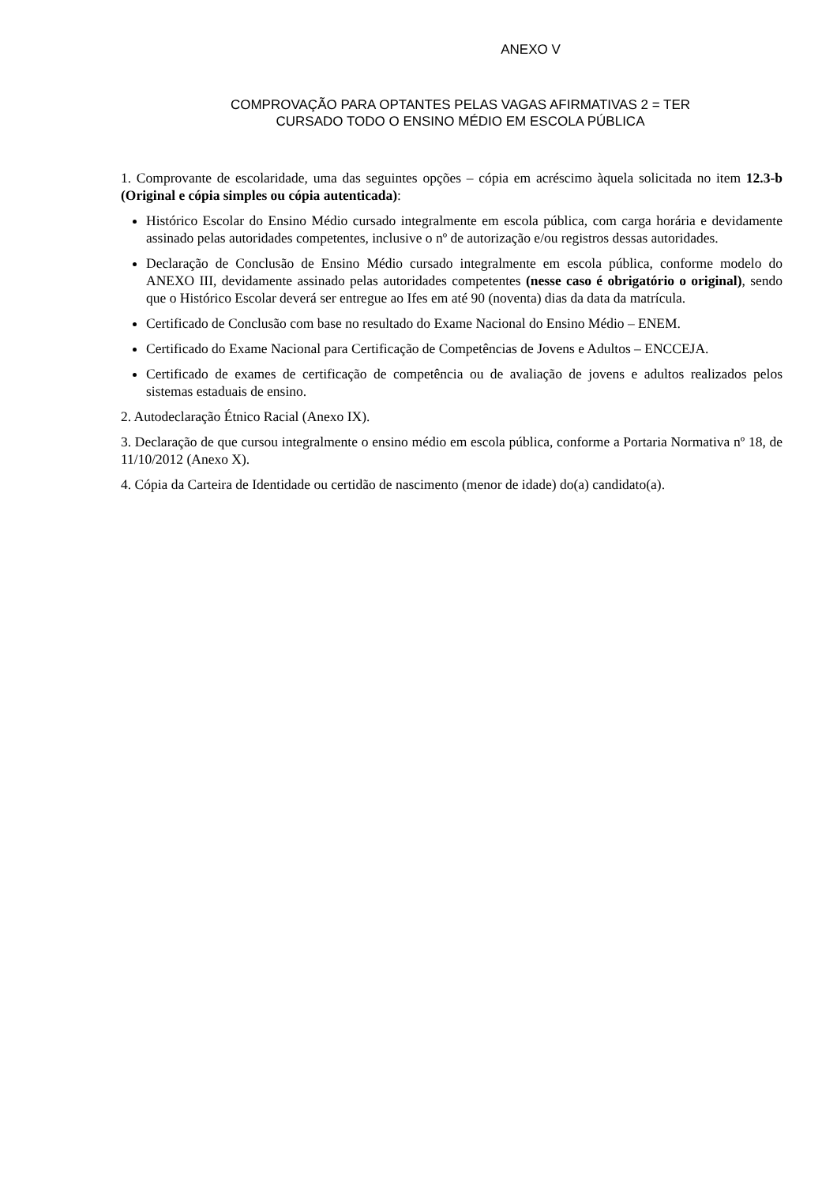ANEXO V
COMPROVAÇÃO PARA OPTANTES PELAS VAGAS AFIRMATIVAS 2 = TER CURSADO TODO O ENSINO MÉDIO EM ESCOLA PÚBLICA
1. Comprovante de escolaridade, uma das seguintes opções – cópia em acréscimo àquela solicitada no item 12.3-b (Original e cópia simples ou cópia autenticada):
Histórico Escolar do Ensino Médio cursado integralmente em escola pública, com carga horária e devidamente assinado pelas autoridades competentes, inclusive o nº de autorização e/ou registros dessas autoridades.
Declaração de Conclusão de Ensino Médio cursado integralmente em escola pública, conforme modelo do ANEXO III, devidamente assinado pelas autoridades competentes (nesse caso é obrigatório o original), sendo que o Histórico Escolar deverá ser entregue ao Ifes em até 90 (noventa) dias da data da matrícula.
Certificado de Conclusão com base no resultado do Exame Nacional do Ensino Médio – ENEM.
Certificado do Exame Nacional para Certificação de Competências de Jovens e Adultos – ENCCEJA.
Certificado de exames de certificação de competência ou de avaliação de jovens e adultos realizados pelos sistemas estaduais de ensino.
2. Autodeclaração Étnico Racial (Anexo IX).
3. Declaração de que cursou integralmente o ensino médio em escola pública, conforme a Portaria Normativa nº 18, de 11/10/2012 (Anexo X).
4. Cópia da Carteira de Identidade ou certidão de nascimento (menor de idade) do(a) candidato(a).